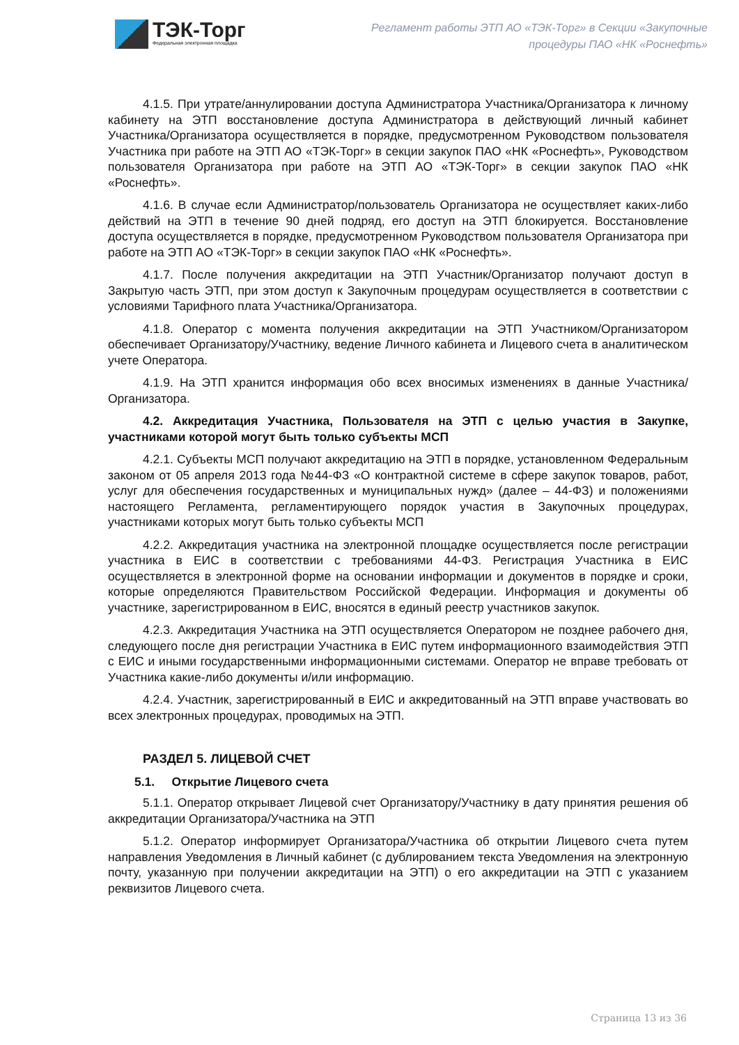ТЭК-Торг
Федеральная электронная площадка
Регламент работы ЭТП АО «ТЭК-Торг» в Секции «Закупочные
процедуры ПАО «НК «Роснефть»
4.1.5. При утрате/аннулировании доступа Администратора Участника/Организатора к личному кабинету на ЭТП восстановление доступа Администратора в действующий личный кабинет Участника/Организатора осуществляется в порядке, предусмотренном Руководством пользователя Участника при работе на ЭТП АО «ТЭК-Торг» в секции закупок ПАО «НК «Роснефть», Руководством пользователя Организатора при работе на ЭТП АО «ТЭК-Торг» в секции закупок ПАО «НК «Роснефть».
4.1.6. В случае если Администратор/пользователь Организатора не осуществляет каких-либо действий на ЭТП в течение 90 дней подряд, его доступ на ЭТП блокируется. Восстановление доступа осуществляется в порядке, предусмотренном Руководством пользователя Организатора при работе на ЭТП АО «ТЭК-Торг» в секции закупок ПАО «НК «Роснефть».
4.1.7. После получения аккредитации на ЭТП Участник/Организатор получают доступ в Закрытую часть ЭТП, при этом доступ к Закупочным процедурам осуществляется в соответствии с условиями Тарифного плата Участника/Организатора.
4.1.8. Оператор с момента получения аккредитации на ЭТП Участником/Организатором обеспечивает Организатору/Участнику, ведение Личного кабинета и Лицевого счета в аналитическом учете Оператора.
4.1.9. На ЭТП хранится информация обо всех вносимых изменениях в данные Участника/Организатора.
4.2. Аккредитация Участника, Пользователя на ЭТП с целью участия в Закупке, участниками которой могут быть только субъекты МСП
4.2.1. Субъекты МСП получают аккредитацию на ЭТП в порядке, установленном Федеральным законом от 05 апреля 2013 года №44-ФЗ «О контрактной системе в сфере закупок товаров, работ, услуг для обеспечения государственных и муниципальных нужд» (далее – 44-ФЗ) и положениями настоящего Регламента, регламентирующего порядок участия в Закупочных процедурах, участниками которых могут быть только субъекты МСП
4.2.2. Аккредитация участника на электронной площадке осуществляется после регистрации участника в ЕИС в соответствии с требованиями 44-ФЗ. Регистрация Участника в ЕИС осуществляется в электронной форме на основании информации и документов в порядке и сроки, которые определяются Правительством Российской Федерации. Информация и документы об участнике, зарегистрированном в ЕИС, вносятся в единый реестр участников закупок.
4.2.3. Аккредитация Участника на ЭТП осуществляется Оператором не позднее рабочего дня, следующего после дня регистрации Участника в ЕИС путем информационного взаимодействия ЭТП с ЕИС и иными государственными информационными системами. Оператор не вправе требовать от Участника какие-либо документы и/или информацию.
4.2.4. Участник, зарегистрированный в ЕИС и аккредитованный на ЭТП вправе участвовать во всех электронных процедурах, проводимых на ЭТП.
РАЗДЕЛ 5. ЛИЦЕВОЙ СЧЕТ
5.1. Открытие Лицевого счета
5.1.1. Оператор открывает Лицевой счет Организатору/Участнику в дату принятия решения об аккредитации Организатора/Участника на ЭТП
5.1.2. Оператор информирует Организатора/Участника об открытии Лицевого счета путем направления Уведомления в Личный кабинет (с дублированием текста Уведомления на электронную почту, указанную при получении аккредитации на ЭТП) о его аккредитации на ЭТП с указанием реквизитов Лицевого счета.
Страница 13 из 36